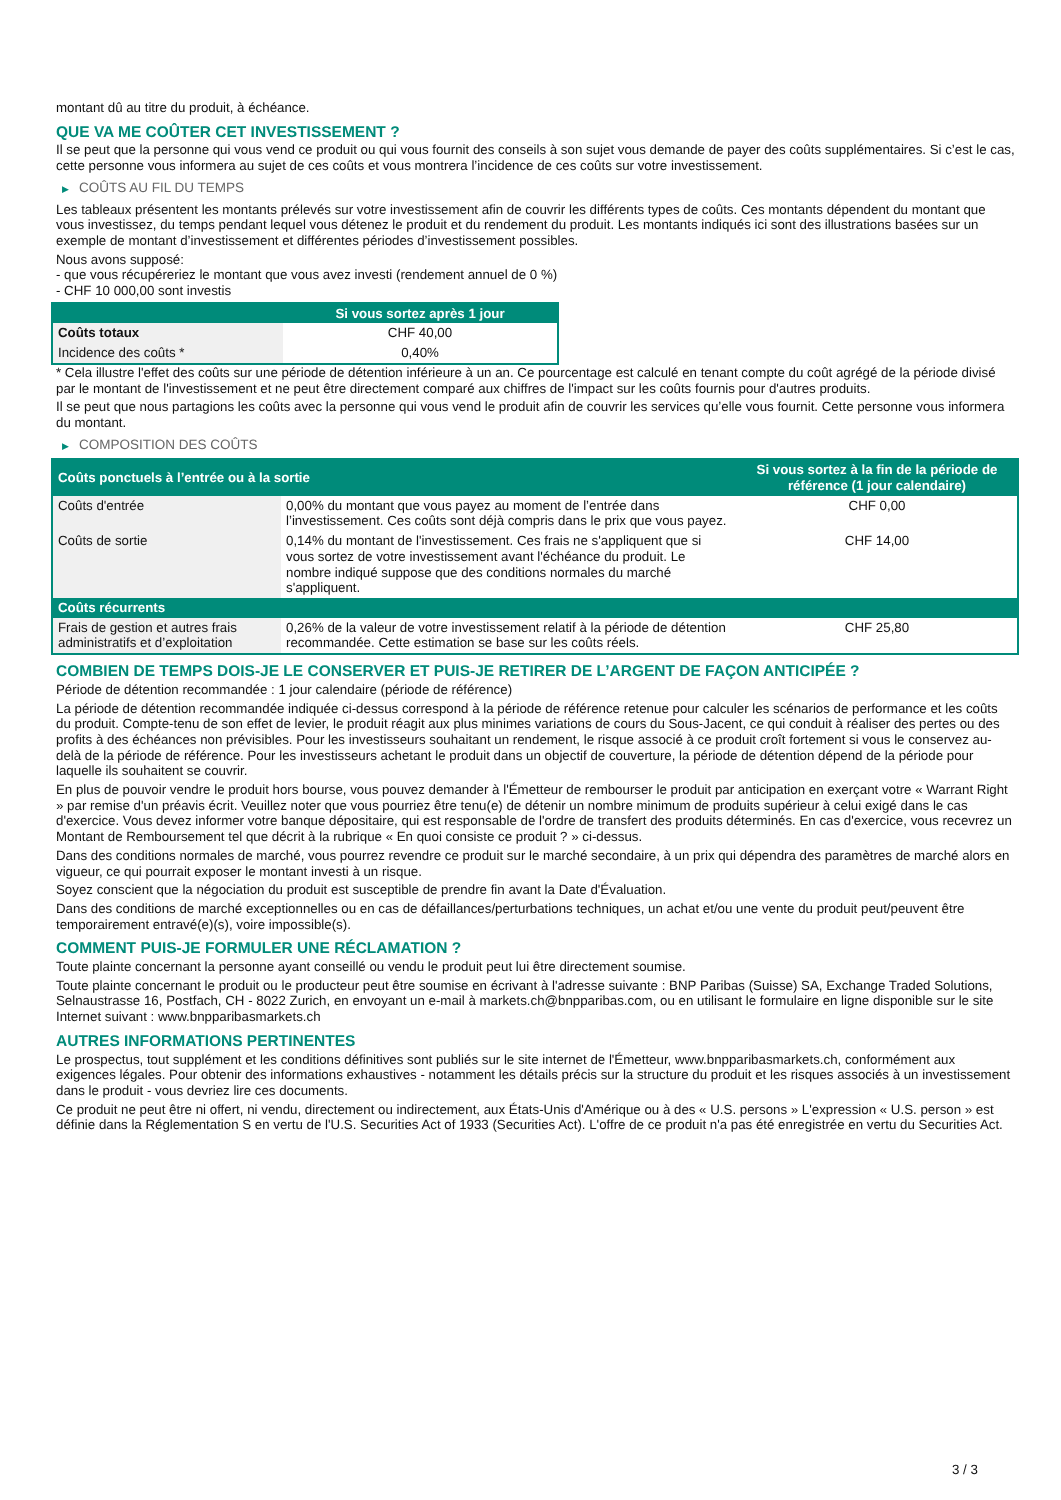montant dû au titre du produit, à échéance.
QUE VA ME COÛTER CET INVESTISSEMENT ?
Il se peut que la personne qui vous vend ce produit ou qui vous fournit des conseils à son sujet vous demande de payer des coûts supplémentaires. Si c’est le cas, cette personne vous informera au sujet de ces coûts et vous montrera l’incidence de ces coûts sur votre investissement.
▶ COÛTS AU FIL DU TEMPS
Les tableaux présentent les montants prélevés sur votre investissement afin de couvrir les différents types de coûts. Ces montants dépendent du montant que vous investissez, du temps pendant lequel vous détenez le produit et du rendement du produit. Les montants indiqués ici sont des illustrations basées sur un exemple de montant d’investissement et différentes périodes d’investissement possibles.
Nous avons supposé:
- que vous récupéreriez le montant que vous avez investi (rendement annuel de 0 %)
- CHF 10 000,00 sont investis
| | Si vous sortez après 1 jour |
| --- | --- |
| Coûts totaux | CHF 40,00 |
| Incidence des coûts * | 0,40% |
* Cela illustre l'effet des coûts sur une période de détention inférieure à un an. Ce pourcentage est calculé en tenant compte du coût agrégé de la période divisé par le montant de l'investissement et ne peut être directement comparé aux chiffres de l'impact sur les coûts fournis pour d'autres produits.
Il se peut que nous partagions les coûts avec la personne qui vous vend le produit afin de couvrir les services qu’elle vous fournit. Cette personne vous informera du montant.
▶ COMPOSITION DES COÛTS
| Coûts ponctuels à l’entrée ou à la sortie | | Si vous sortez à la fin de la période de référence (1 jour calendaire) |
| --- | --- | --- |
| Coûts d'entrée | 0,00% du montant que vous payez au moment de l’entrée dans l’investissement. Ces coûts sont déjà compris dans le prix que vous payez. | CHF 0,00 |
| Coûts de sortie | 0,14% du montant de l'investissement. Ces frais ne s'appliquent que si vous sortez de votre investissement avant l'échéance du produit. Le nombre indiqué suppose que des conditions normales du marché s'appliquent. | CHF 14,00 |
| Coûts récurrents | | |
| Frais de gestion et autres frais administratifs et d’exploitation | 0,26% de la valeur de votre investissement relatif à la période de détention recommandée. Cette estimation se base sur les coûts réels. | CHF 25,80 |
COMBIEN DE TEMPS DOIS-JE LE CONSERVER ET PUIS-JE RETIRER DE L’ARGENT DE FAÇON ANTICIPÉE ?
Période de détention recommandée : 1 jour calendaire (période de référence)
La période de détention recommandée indiquée ci-dessus correspond à la période de référence retenue pour calculer les scénarios de performance et les coûts du produit. Compte-tenu de son effet de levier, le produit réagit aux plus minimes variations de cours du Sous-Jacent, ce qui conduit à réaliser des pertes ou des profits à des échéances non prévisibles. Pour les investisseurs souhaitant un rendement, le risque associé à ce produit croît fortement si vous le conservez au-delà de la période de référence. Pour les investisseurs achetant le produit dans un objectif de couverture, la période de détention dépend de la période pour laquelle ils souhaitent se couvrir.
En plus de pouvoir vendre le produit hors bourse, vous pouvez demander à l'Émetteur de rembourser le produit par anticipation en exerçant votre « Warrant Right » par remise d'un préavis écrit. Veuillez noter que vous pourriez être tenu(e) de détenir un nombre minimum de produits supérieur à celui exigé dans le cas d'exercice. Vous devez informer votre banque dépositaire, qui est responsable de l'ordre de transfert des produits déterminés. En cas d'exercice, vous recevrez un Montant de Remboursement tel que décrit à la rubrique « En quoi consiste ce produit ? » ci-dessus.
Dans des conditions normales de marché, vous pourrez revendre ce produit sur le marché secondaire, à un prix qui dépendra des paramètres de marché alors en vigueur, ce qui pourrait exposer le montant investi à un risque.
Soyez conscient que la négociation du produit est susceptible de prendre fin avant la Date d'Évaluation.
Dans des conditions de marché exceptionnelles ou en cas de défaillances/perturbations techniques, un achat et/ou une vente du produit peut/peuvent être temporairement entravé(e)(s), voire impossible(s).
COMMENT PUIS-JE FORMULER UNE RÉCLAMATION ?
Toute plainte concernant la personne ayant conseillé ou vendu le produit peut lui être directement soumise.
Toute plainte concernant le produit ou le producteur peut être soumise en écrivant à l'adresse suivante : BNP Paribas (Suisse) SA, Exchange Traded Solutions, Selnaustrasse 16, Postfach, CH - 8022 Zurich, en envoyant un e-mail à markets.ch@bnpparibas.com, ou en utilisant le formulaire en ligne disponible sur le site Internet suivant : www.bnpparibasmarkets.ch
AUTRES INFORMATIONS PERTINENTES
Le prospectus, tout supplément et les conditions définitives sont publiés sur le site internet de l'Émetteur, www.bnpparibasmarkets.ch, conformément aux exigences légales. Pour obtenir des informations exhaustives - notamment les détails précis sur la structure du produit et les risques associés à un investissement dans le produit - vous devriez lire ces documents.
Ce produit ne peut être ni offert, ni vendu, directement ou indirectement, aux États-Unis d'Amérique ou à des « U.S. persons » L'expression « U.S. person » est définie dans la Réglementation S en vertu de l'U.S. Securities Act of 1933 (Securities Act). L'offre de ce produit n'a pas été enregistrée en vertu du Securities Act.
3 / 3